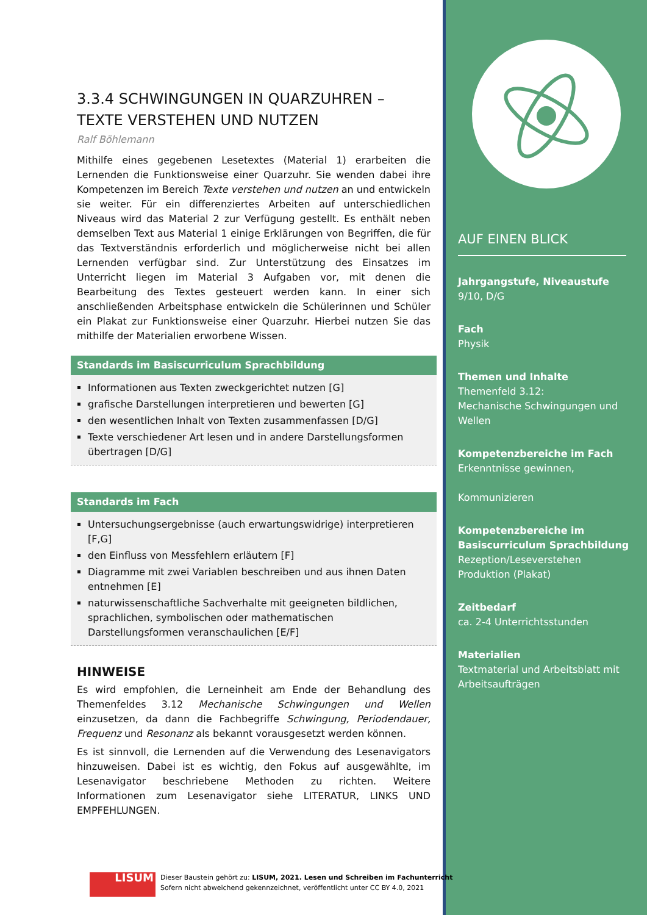3.3.4 SCHWINGUNGEN IN QUARZUHREN – TEXTE VERSTEHEN UND NUTZEN
Ralf Böhlemann
Mithilfe eines gegebenen Lesetextes (Material 1) erarbeiten die Lernenden die Funktionsweise einer Quarzuhr. Sie wenden dabei ihre Kompetenzen im Bereich Texte verstehen und nutzen an und entwickeln sie weiter. Für ein differenziertes Arbeiten auf unterschiedlichen Niveaus wird das Material 2 zur Verfügung gestellt. Es enthält neben demselben Text aus Material 1 einige Erklärungen von Begriffen, die für das Textverständnis erforderlich und möglicherweise nicht bei allen Lernenden verfügbar sind. Zur Unterstützung des Einsatzes im Unterricht liegen im Material 3 Aufgaben vor, mit denen die Bearbeitung des Textes gesteuert werden kann. In einer sich anschließenden Arbeitsphase entwickeln die Schülerinnen und Schüler ein Plakat zur Funktionsweise einer Quarzuhr. Hierbei nutzen Sie das mithilfe der Materialien erworbene Wissen.
Standards im Basiscurriculum Sprachbildung
Informationen aus Texten zweckgerichtet nutzen [G]
grafische Darstellungen interpretieren und bewerten [G]
den wesentlichen Inhalt von Texten zusammenfassen [D/G]
Texte verschiedener Art lesen und in andere Darstellungsformen übertragen [D/G]
Standards im Fach
Untersuchungsergebnisse (auch erwartungswidrige) interpretieren [F,G]
den Einfluss von Messfehlern erläutern [F]
Diagramme mit zwei Variablen beschreiben und aus ihnen Daten entnehmen [E]
naturwissenschaftliche Sachverhalte mit geeigneten bildlichen, sprachlichen, symbolischen oder mathematischen Darstellungsformen veranschaulichen [E/F]
HINWEISE
Es wird empfohlen, die Lerneinheit am Ende der Behandlung des Themenfeldes 3.12 Mechanische Schwingungen und Wellen einzusetzen, da dann die Fachbegriffe Schwingung, Periodendauer, Frequenz und Resonanz als bekannt vorausgesetzt werden können.
Es ist sinnvoll, die Lernenden auf die Verwendung des Lesenavigators hinzuweisen. Dabei ist es wichtig, den Fokus auf ausgewählte, im Lesenavigator beschriebene Methoden zu richten. Weitere Informationen zum Lesenavigator siehe LITERATUR, LINKS UND EMPFEHLUNGEN.
AUF EINEN BLICK
Jahrgangstufe, Niveaustufe
9/10, D/G
Fach
Physik
Themen und Inhalte
Themenfeld 3.12:
Mechanische Schwingungen und Wellen
Kompetenzbereiche im Fach
Erkenntnisse gewinnen,
Kommunizieren
Kompetenzbereiche im Basiscurriculum Sprachbildung
Rezeption/Leseverstehen
Produktion (Plakat)
Zeitbedarf
ca. 2-4 Unterrichtsstunden
Materialien
Textmaterial und Arbeitsblatt mit Arbeitsaufträgen
LISUM
Dieser Baustein gehört zu: LISUM, 2021. Lesen und Schreiben im Fachunterricht
Sofern nicht abweichend gekennzeichnet, veröffentlicht unter CC BY 4.0, 2021